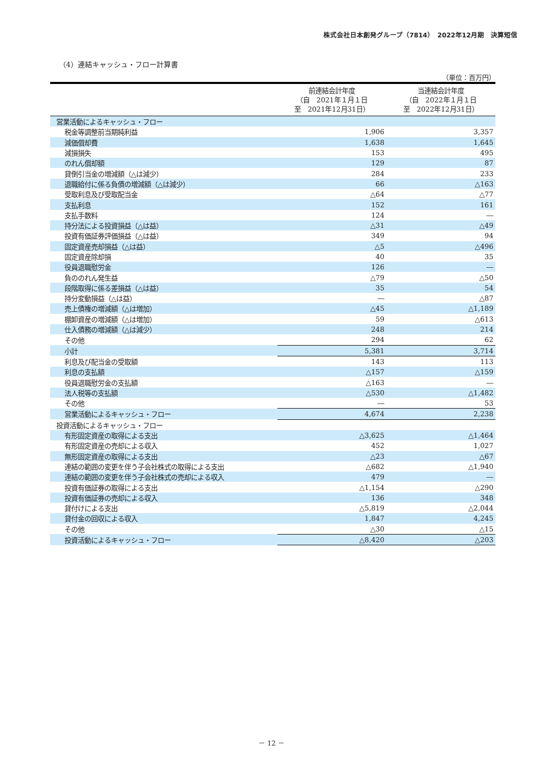株式会社日本創発グループ（7814）　2022年12月期　決算短信
（4）連結キャッシュ・フロー計算書
（単位：百万円）
| | 前連結会計年度 （自 2021年１月１日 至 2021年12月31日） | 当連結会計年度 （自 2022年１月１日 至 2022年12月31日） |
| --- | --- | --- |
| 営業活動によるキャッシュ・フロー | | |
| 税金等調整前当期純利益 | 1,906 | 3,357 |
| 減価償却費 | 1,638 | 1,645 |
| 減損損失 | 153 | 495 |
| のれん償却額 | 129 | 87 |
| 貸倒引当金の増減額（△は減少） | 284 | 233 |
| 退職給付に係る負債の増減額（△は減少） | 66 | △163 |
| 受取利息及び受取配当金 | △64 | △77 |
| 支払利息 | 152 | 161 |
| 支払手数料 | 124 | ― |
| 持分法による投資損益（△は益） | △31 | △49 |
| 投資有価証券評価損益（△は益） | 349 | 94 |
| 固定資産売却損益（△は益） | △5 | △496 |
| 固定資産除却損 | 40 | 35 |
| 役員退職慰労金 | 126 | ― |
| 負ののれん発生益 | △79 | △50 |
| 段階取得に係る差損益（△は益） | 35 | 54 |
| 持分変動損益（△は益） | ― | △87 |
| 売上債権の増減額（△は増加） | △45 | △1,189 |
| 棚卸資産の増減額（△は増加） | 59 | △613 |
| 仕入債務の増減額（△は減少） | 248 | 214 |
| その他 | 294 | 62 |
| 小計 | 5,381 | 3,714 |
| 利息及び配当金の受取額 | 143 | 113 |
| 利息の支払額 | △157 | △159 |
| 役員退職慰労金の支払額 | △163 | ― |
| 法人税等の支払額 | △530 | △1,482 |
| その他 | ― | 53 |
| 営業活動によるキャッシュ・フロー | 4,674 | 2,238 |
| 投資活動によるキャッシュ・フロー | | |
| 有形固定資産の取得による支出 | △3,625 | △1,464 |
| 有形固定資産の売却による収入 | 452 | 1,027 |
| 無形固定資産の取得による支出 | △23 | △67 |
| 連結の範囲の変更を伴う子会社株式の取得による支出 | △682 | △1,940 |
| 連結の範囲の変更を伴う子会社株式の売却による収入 | 479 | ― |
| 投資有価証券の取得による支出 | △1,154 | △290 |
| 投資有価証券の売却による収入 | 136 | 348 |
| 貸付けによる支出 | △5,819 | △2,044 |
| 貸付金の回収による収入 | 1,847 | 4,245 |
| その他 | △30 | △15 |
| 投資活動によるキャッシュ・フロー | △8,420 | △203 |
－ 12 －